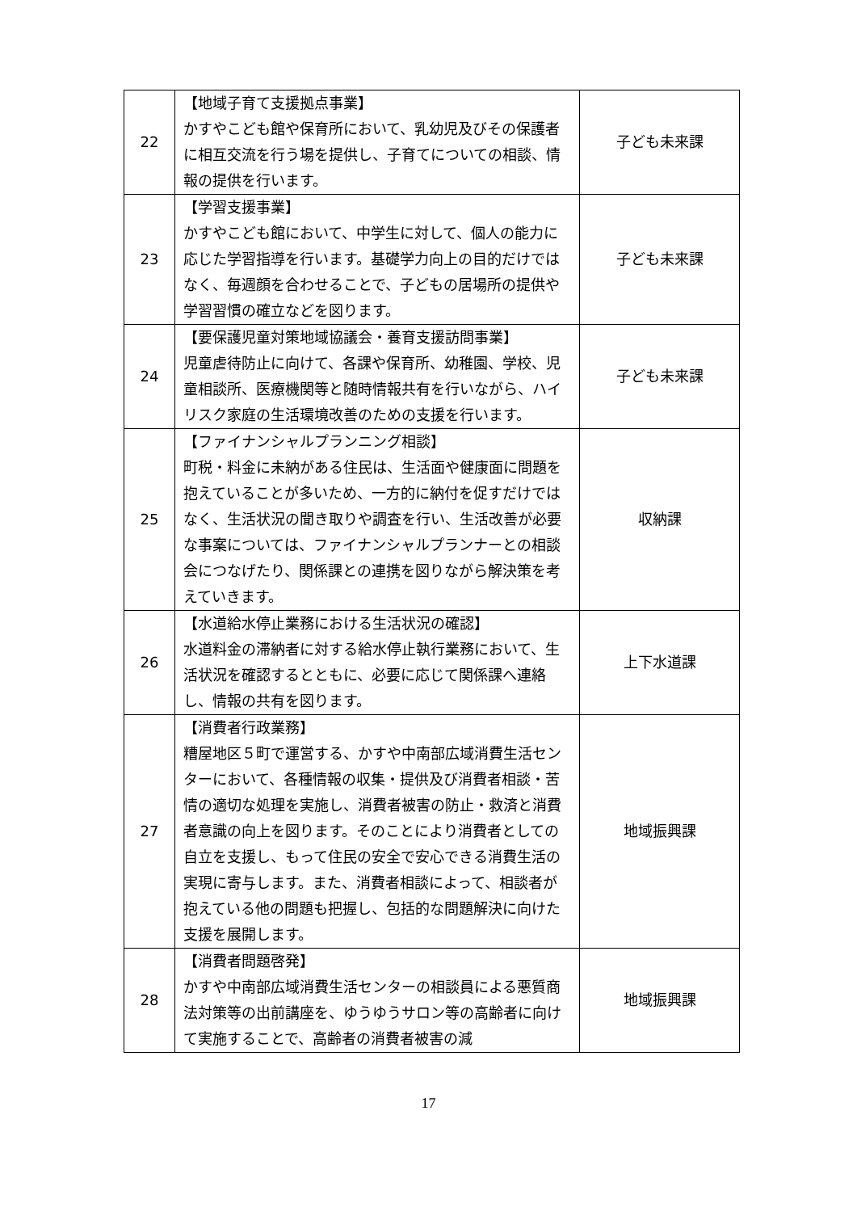| 22 | 【地域子育て支援拠点事業】 かすやこども館や保育所において、乳幼児及びその保護者に相互交流を行う場を提供し、子育てについての相談、情報の提供を行います。 | 子ども未来課 |
| 23 | 【学習支援事業】 かすやこども館において、中学生に対して、個人の能力に応じた学習指導を行います。基礎学力向上の目的だけではなく、毎週顔を合わせることで、子どもの居場所の提供や学習習慣の確立などを図ります。 | 子ども未来課 |
| 24 | 【要保護児童対策地域協議会・養育支援訪問事業】 児童虐待防止に向けて、各課や保育所、幼稚園、学校、児童相談所、医療機関等と随時情報共有を行いながら、ハイリスク家庭の生活環境改善のための支援を行います。 | 子ども未来課 |
| 25 | 【ファイナンシャルプランニング相談】 町税・料金に未納がある住民は、生活面や健康面に問題を抱えていることが多いため、一方的に納付を促すだけではなく、生活状況の聞き取りや調査を行い、生活改善が必要な事案については、ファイナンシャルプランナーとの相談会につなげたり、関係課との連携を図りながら解決策を考えていきます。 | 収納課 |
| 26 | 【水道給水停止業務における生活状況の確認】 水道料金の滞納者に対する給水停止執行業務において、生活状況を確認するとともに、必要に応じて関係課へ連絡し、情報の共有を図ります。 | 上下水道課 |
| 27 | 【消費者行政業務】 糟屋地区５町で運営する、かすや中南部広域消費生活センターにおいて、各種情報の収集・提供及び消費者相談・苦情の適切な処理を実施し、消費者被害の防止・救済と消費者意識の向上を図ります。そのことにより消費者としての自立を支援し、もって住民の安全で安心できる消費生活の実現に寄与します。また、消費者相談によって、相談者が抱えている他の問題も把握し、包括的な問題解決に向けた支援を展開します。 | 地域振興課 |
| 28 | 【消費者問題啓発】 かすや中南部広域消費生活センターの相談員による悪質商法対策等の出前講座を、ゆうゆうサロン等の高齢者に向けて実施することで、高齢者の消費者被害の減 | 地域振興課 |
17